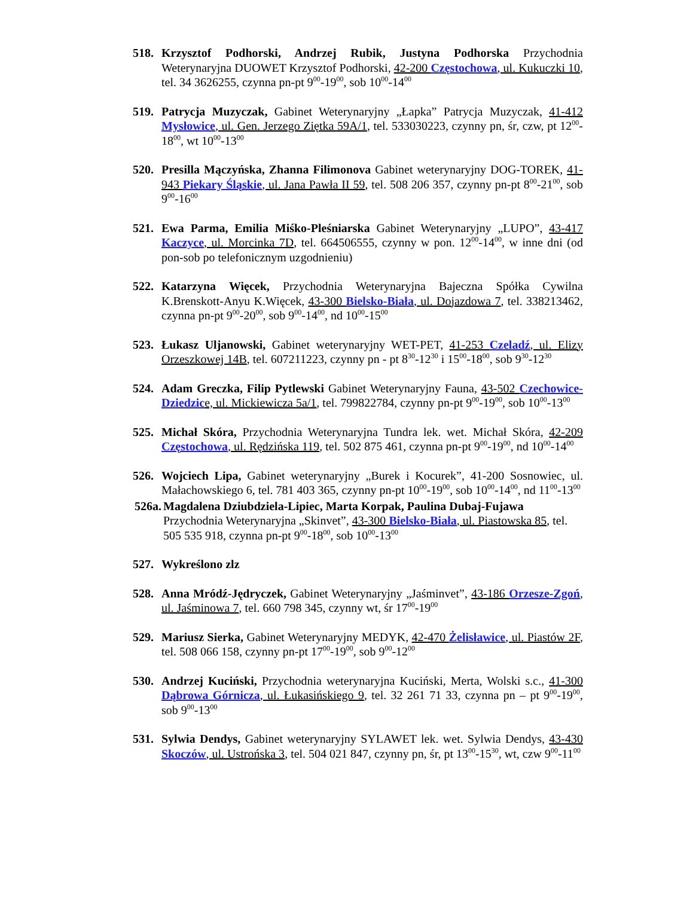518. Krzysztof Podhorski, Andrzej Rubik, Justyna Podhorska Przychodnia Weterynaryjna DUOWET Krzysztof Podhorski, 42-200 Częstochowa, ul. Kukuczki 10, tel. 34 3626255, czynna pn-pt 9<sup>00</sup>-19<sup>00</sup>, sob 10<sup>00</sup>-14<sup>00</sup>
519. Patrycja Muzyczak, Gabinet Weterynaryjny „Łapka” Patrycja Muzyczak, 41-412 Mysłowice, ul. Gen. Jerzego Ziętka 59A/1, tel. 533030223, czynny pn, śr, czw, pt 12<sup>00</sup>-18<sup>00</sup>, wt 10<sup>00</sup>-13<sup>00</sup>
520. Presilla Mączyńska, Zhanna Filimonova Gabinet weterynaryjny DOG-TOREK, 41-943 Piekary Śląskie, ul. Jana Pawła II 59, tel. 508 206 357, czynny pn-pt 8<sup>00</sup>-21<sup>00</sup>, sob 9<sup>00</sup>-16<sup>00</sup>
521. Ewa Parma, Emilia Miśko-Pleśniarska Gabinet Weterynaryjny „LUPO”, 43-417 Kaczyce, ul. Morcinka 7D, tel. 664506555, czynny w pon. 12<sup>00</sup>-14<sup>00</sup>, w inne dni (od pon-sob po telefonicznym uzgodnieniu)
522. Katarzyna Więcek, Przychodnia Weterynaryjna Bajeczna Spółka Cywilna K.Brenskott-Anyu K.Więcek, 43-300 Bielsko-Biała, ul. Dojazdowa 7, tel. 338213462, czynna pn-pt 9<sup>00</sup>-20<sup>00</sup>, sob 9<sup>00</sup>-14<sup>00</sup>, nd 10<sup>00</sup>-15<sup>00</sup>
523. Łukasz Uljanowski, Gabinet weterynaryjny WET-PET, 41-253 Czeladź, ul. Elizy Orzeszkowej 14B, tel. 607211223, czynny pn - pt 8<sup>30</sup>-12<sup>30</sup> i 15<sup>00</sup>-18<sup>00</sup>, sob 9<sup>30</sup>-12<sup>30</sup>
524. Adam Greczka, Filip Pytlewski Gabinet Weterynaryjny Fauna, 43-502 Czechowice-Dziedzice, ul. Mickiewicza 5a/1, tel. 799822784, czynny pn-pt 9<sup>00</sup>-19<sup>00</sup>, sob 10<sup>00</sup>-13<sup>00</sup>
525. Michał Skóra, Przychodnia Weterynaryjna Tundra lek. wet. Michał Skóra, 42-209 Częstochowa, ul. Rędzińska 119, tel. 502 875 461, czynna pn-pt 9<sup>00</sup>-19<sup>00</sup>, nd 10<sup>00</sup>-14<sup>00</sup>
526. Wojciech Lipa, Gabinet weterynaryjny „Burek i Kocurek”, 41-200 Sosnowiec, ul. Małachowskiego 6, tel. 781 403 365, czynny pn-pt 10<sup>00</sup>-19<sup>00</sup>, sob 10<sup>00</sup>-14<sup>00</sup>, nd 11<sup>00</sup>-13<sup>00</sup>
526a.
Magdalena Dziubdziela-Lipiec, Marta Korpak, Paulina Dubaj-Fujawa
Przychodnia Weterynaryjna „Skinvet”, 43-300 Bielsko-Biała, ul. Piastowska 85, tel. 505 535 918, czynna pn-pt 9<sup>00</sup>-18<sup>00</sup>, sob 10<sup>00</sup>-13<sup>00</sup>
527. Wykreślono zlz
528. Anna Mródź-Jędryczek, Gabinet Weterynaryjny „Jaśminvet”, 43-186 Orzesze-Zgoń, ul. Jaśminowa 7, tel. 660 798 345, czynny wt, śr 17<sup>00</sup>-19<sup>00</sup>
529. Mariusz Sierka, Gabinet Weterynaryjny MEDYK, 42-470 Żelisławice, ul. Piastów 2F, tel. 508 066 158, czynny pn-pt 17<sup>00</sup>-19<sup>00</sup>, sob 9<sup>00</sup>-12<sup>00</sup>
530. Andrzej Kuciński, Przychodnia weterynaryjna Kuciński, Merta, Wolski s.c., 41-300 Dąbrowa Górnicza, ul. Łukasińskiego 9, tel. 32 261 71 33, czynna pn – pt 9<sup>00</sup>-19<sup>00</sup>, sob 9<sup>00</sup>-13<sup>00</sup>
531. Sylwia Dendys, Gabinet weterynaryjny SYLAWET lek. wet. Sylwia Dendys, 43-430 Skoczów, ul. Ustrońska 3, tel. 504 021 847, czynny pn, śr, pt 13<sup>00</sup>-15<sup>30</sup>, wt, czw 9<sup>00</sup>-11<sup>00</sup>